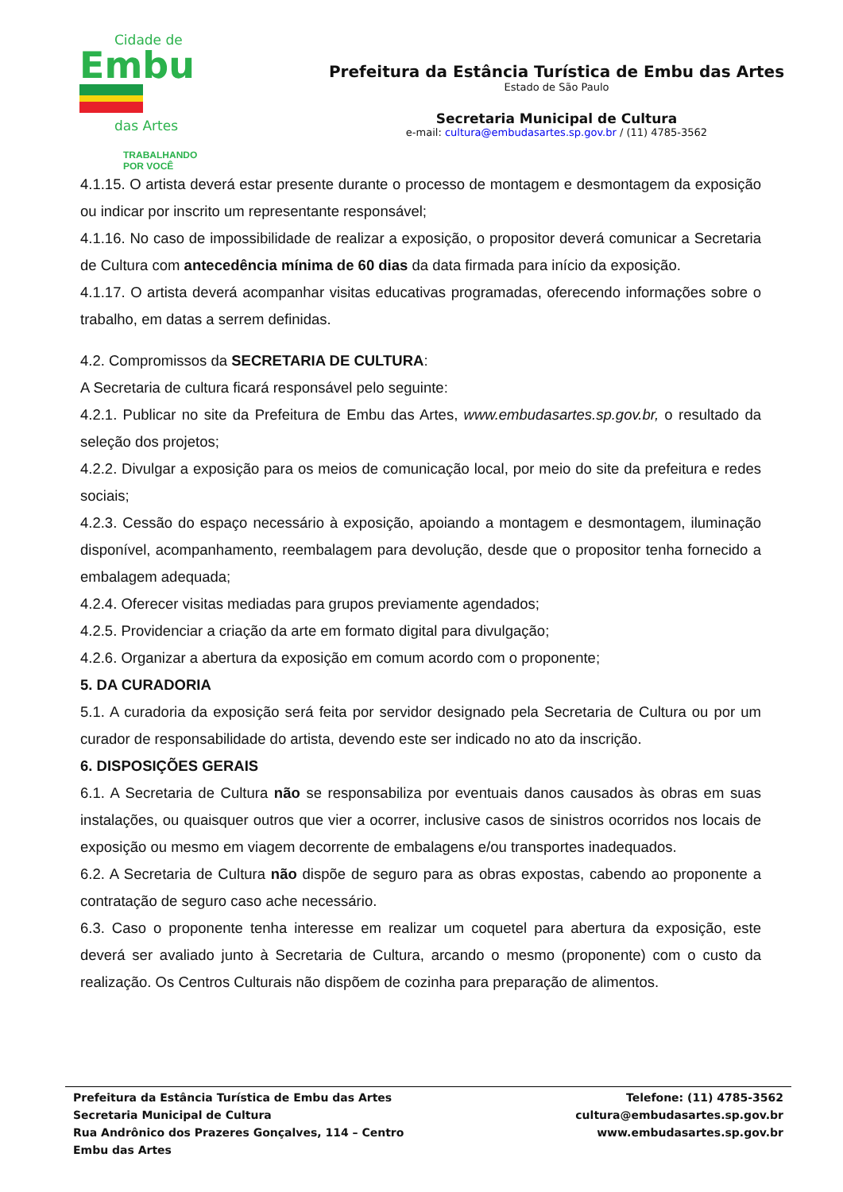Cidade de
Embu
das Artes
TRABALHANDO
POR VOCÊ
Prefeitura da Estância Turística de Embu das Artes
Estado de São Paulo
Secretaria Municipal de Cultura
e-mail: cultura@embudasartes.sp.gov.br / (11) 4785-3562
4.1.15. O artista deverá estar presente durante o processo de montagem e desmontagem da exposição ou indicar por inscrito um representante responsável;
4.1.16. No caso de impossibilidade de realizar a exposição, o propositor deverá comunicar a Secretaria de Cultura com antecedência mínima de 60 dias da data firmada para início da exposição.
4.1.17. O artista deverá acompanhar visitas educativas programadas, oferecendo informações sobre o trabalho, em datas a serrem definidas.
4.2. Compromissos da SECRETARIA DE CULTURA:
A Secretaria de cultura ficará responsável pelo seguinte:
4.2.1. Publicar no site da Prefeitura de Embu das Artes, www.embudasartes.sp.gov.br, o resultado da seleção dos projetos;
4.2.2. Divulgar a exposição para os meios de comunicação local, por meio do site da prefeitura e redes sociais;
4.2.3. Cessão do espaço necessário à exposição, apoiando a montagem e desmontagem, iluminação disponível, acompanhamento, reembalagem para devolução, desde que o propositor tenha fornecido a embalagem adequada;
4.2.4. Oferecer visitas mediadas para grupos previamente agendados;
4.2.5. Providenciar a criação da arte em formato digital para divulgação;
4.2.6. Organizar a abertura da exposição em comum acordo com o proponente;
5. DA CURADORIA
5.1. A curadoria da exposição será feita por servidor designado pela Secretaria de Cultura ou por um curador de responsabilidade do artista, devendo este ser indicado no ato da inscrição.
6. DISPOSIÇÕES GERAIS
6.1. A Secretaria de Cultura não se responsabiliza por eventuais danos causados às obras em suas instalações, ou quaisquer outros que vier a ocorrer, inclusive casos de sinistros ocorridos nos locais de exposição ou mesmo em viagem decorrente de embalagens e/ou transportes inadequados.
6.2. A Secretaria de Cultura não dispõe de seguro para as obras expostas, cabendo ao proponente a contratação de seguro caso ache necessário.
6.3. Caso o proponente tenha interesse em realizar um coquetel para abertura da exposição, este deverá ser avaliado junto à Secretaria de Cultura, arcando o mesmo (proponente) com o custo da realização. Os Centros Culturais não dispõem de cozinha para preparação de alimentos.
Prefeitura da Estância Turística de Embu das Artes
Secretaria Municipal de Cultura
Rua Andrônico dos Prazeres Gonçalves, 114 – Centro
Embu das Artes
Telefone: (11) 4785-3562
cultura@embudasartes.sp.gov.br
www.embudasartes.sp.gov.br